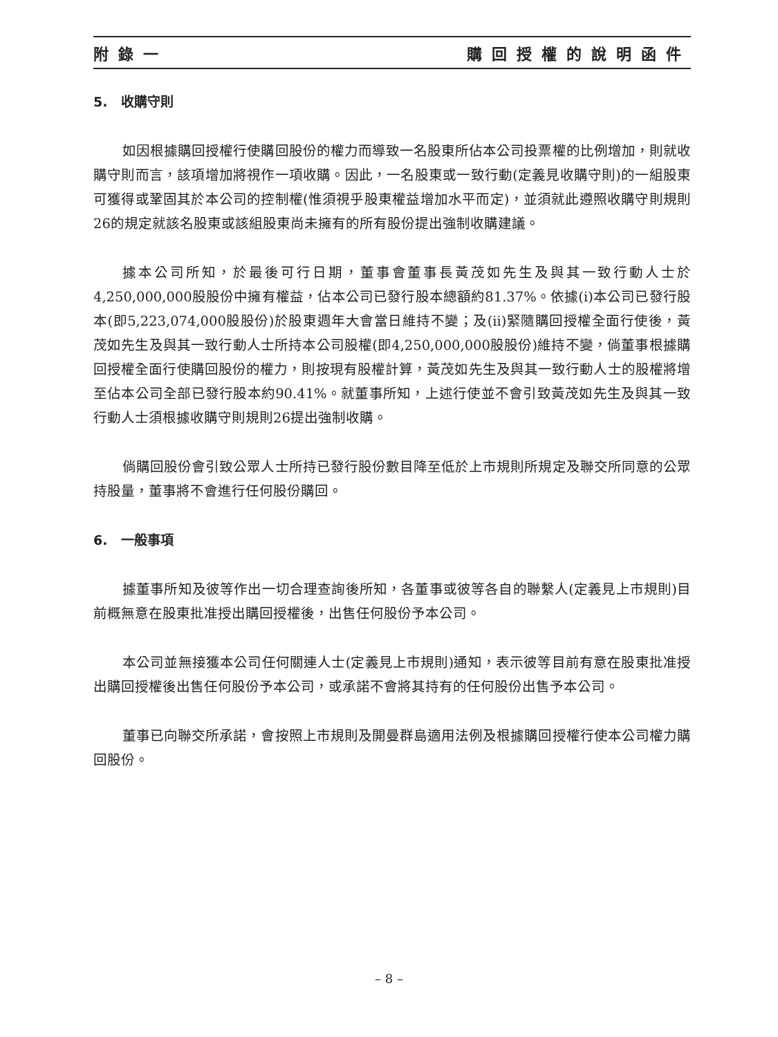附錄一 購回授權的說明函件
5. 收購守則
如因根據購回授權行使購回股份的權力而導致一名股東所佔本公司投票權的比例增加，則就收購守則而言，該項增加將視作一項收購。因此，一名股東或一致行動(定義見收購守則)的一組股東可獲得或鞏固其於本公司的控制權(惟須視乎股東權益增加水平而定)，並須就此遵照收購守則規則26的規定就該名股東或該組股東尚未擁有的所有股份提出強制收購建議。
據本公司所知，於最後可行日期，董事會董事長黃茂如先生及與其一致行動人士於4,250,000,000股股份中擁有權益，佔本公司已發行股本總額約81.37%。依據(i)本公司已發行股本(即5,223,074,000股股份)於股東週年大會當日維持不變；及(ii)緊隨購回授權全面行使後，黃茂如先生及與其一致行動人士所持本公司股權(即4,250,000,000股股份)維持不變，倘董事根據購回授權全面行使購回股份的權力，則按現有股權計算，黃茂如先生及與其一致行動人士的股權將增至佔本公司全部已發行股本約90.41%。就董事所知，上述行使並不會引致黃茂如先生及與其一致行動人士須根據收購守則規則26提出強制收購。
倘購回股份會引致公眾人士所持已發行股份數目降至低於上市規則所規定及聯交所同意的公眾持股量，董事將不會進行任何股份購回。
6. 一般事項
據董事所知及彼等作出一切合理查詢後所知，各董事或彼等各自的聯繫人(定義見上市規則)目前概無意在股東批准授出購回授權後，出售任何股份予本公司。
本公司並無接獲本公司任何關連人士(定義見上市規則)通知，表示彼等目前有意在股東批准授出購回授權後出售任何股份予本公司，或承諾不會將其持有的任何股份出售予本公司。
董事已向聯交所承諾，會按照上市規則及開曼群島適用法例及根據購回授權行使本公司權力購回股份。
– 8 –